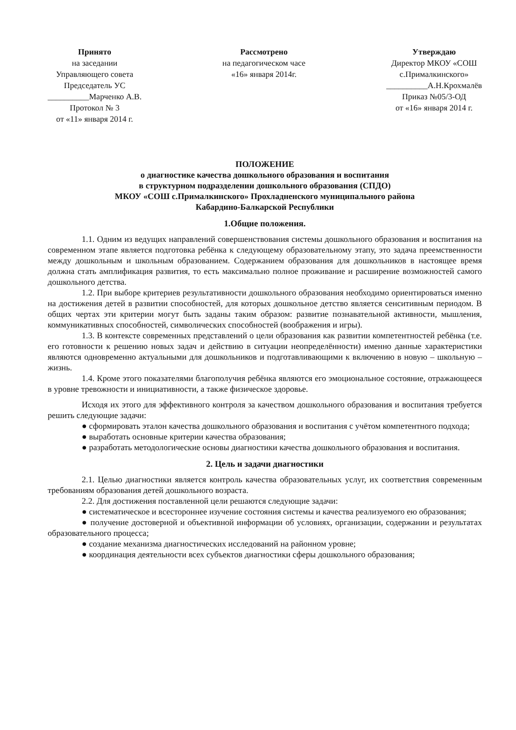Принято
на заседании
Управляющего совета
Председатель УС
__________Марченко А.В.
Протокол № 3
от «11» января 2014 г.
Рассмотрено
на педагогическом часе
«16» января 2014г.
Утверждаю
Директор МКОУ «СОШ
с.Прималкинского»
__________А.Н.Крохмалёв
Приказ №05/3-ОД
от «16» января 2014 г.
ПОЛОЖЕНИЕ
о диагностике качества дошкольного образования и воспитания
в структурном подразделении дошкольного образования (СПДО)
МКОУ «СОШ с.Прималкинского» Прохладненского муниципального района
Кабардино-Балкарской Республики
1.Общие положения.
1.1. Одним из ведущих направлений совершенствования системы дошкольного образования и воспитания на современном этапе является подготовка ребёнка к следующему образовательному этапу, это задача преемственности между дошкольным и школьным образованием. Содержанием образования для дошкольников в настоящее время должна стать амплификация развития, то есть максимально полное проживание и расширение возможностей самого дошкольного детства.
1.2. При выборе критериев результативности дошкольного образования необходимо ориентироваться именно на достижения детей в развитии способностей, для которых дошкольное детство является сенситивным периодом. В общих чертах эти критерии могут быть заданы таким образом: развитие познавательной активности, мышления, коммуникативных способностей, символических способностей (воображения и игры).
1.3. В контексте современных представлений о цели образования как развитии компетентностей ребёнка (т.е. его готовности к решению новых задач и действию в ситуации неопределённости) именно данные характеристики являются одновременно актуальными для дошкольников и подготавливающими к включению в новую – школьную – жизнь.
1.4. Кроме этого показателями благополучия ребёнка являются его эмоциональное состояние, отражающееся в уровне тревожности и инициативности, а также физическое здоровье.
Исходя их этого для эффективного контроля за качеством дошкольного образования и воспитания требуется решить следующие задачи:
● сформировать эталон качества дошкольного образования и воспитания с учётом компетентного подхода;
● выработать основные критерии качества образования;
● разработать методологические основы диагностики качества дошкольного образования и воспитания.
2. Цель и задачи диагностики
2.1. Целью диагностики является контроль качества образовательных услуг, их соответствия современным требованиям образования детей дошкольного возраста.
2.2. Для достижения поставленной цели решаются следующие задачи:
● систематическое и всестороннее изучение состояния системы и качества реализуемого ею образования;
● получение достоверной и объективной информации об условиях, организации, содержании и результатах образовательного процесса;
● создание механизма диагностических исследований на районном уровне;
● координация деятельности всех субъектов диагностики сферы дошкольного образования;